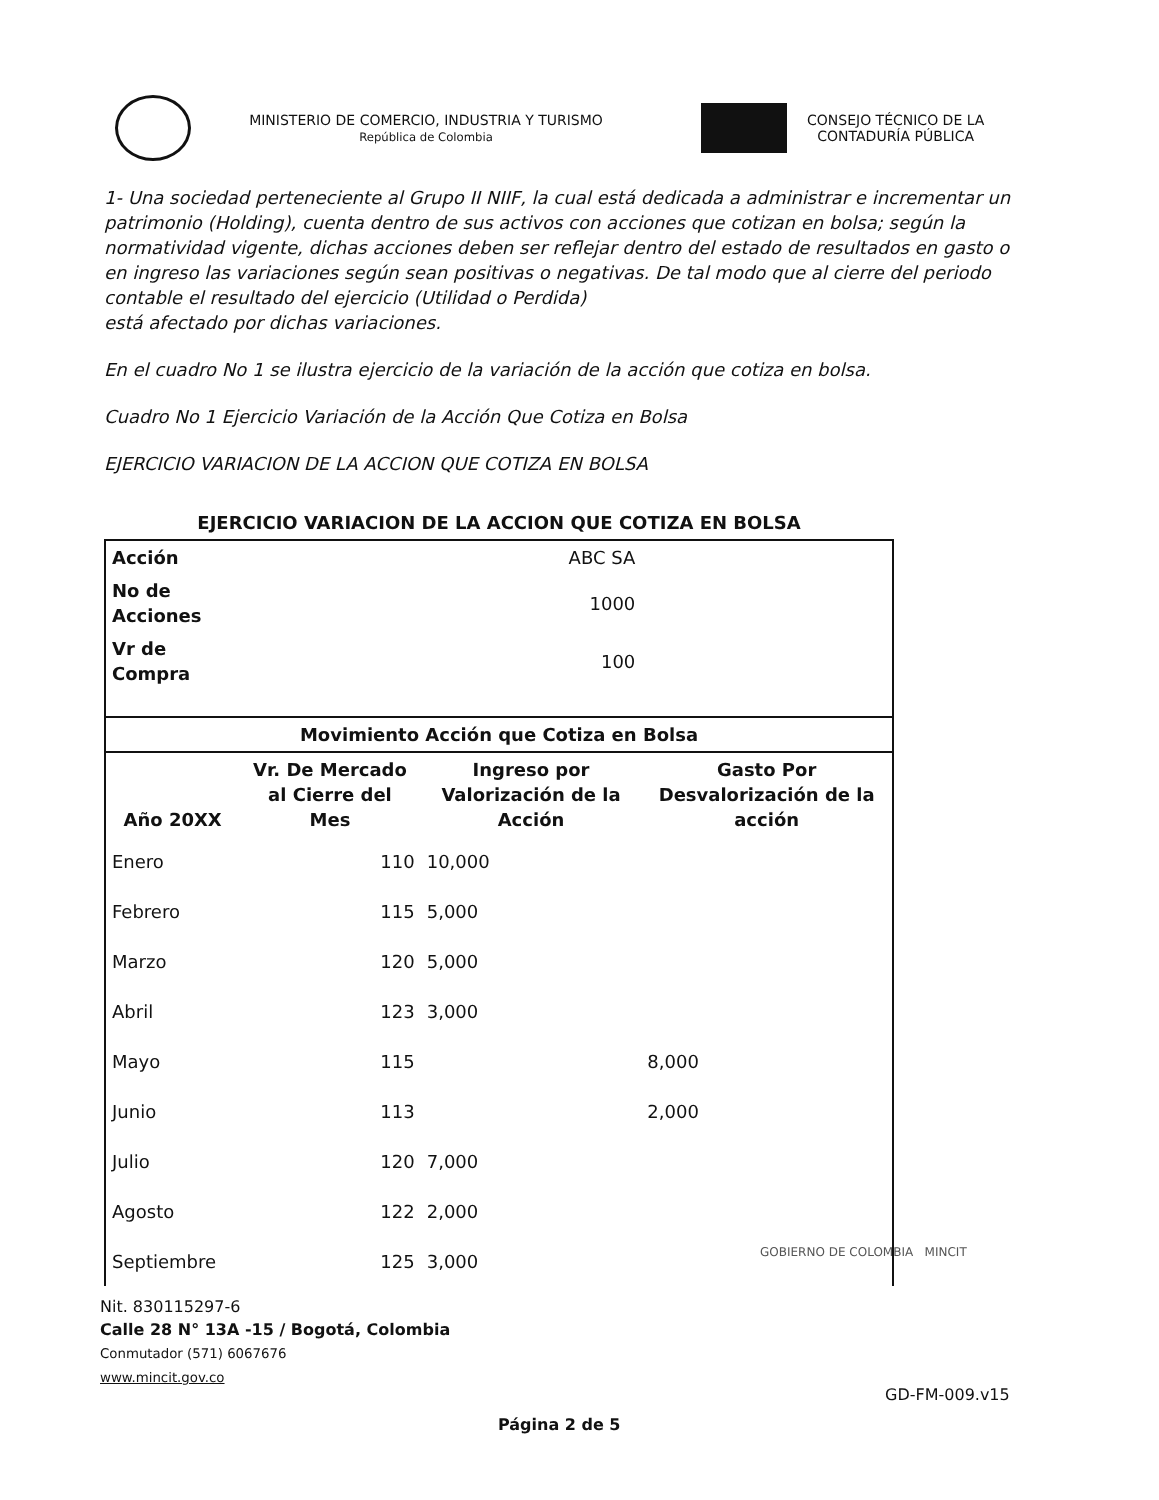MINISTERIO DE COMERCIO, INDUSTRIA Y TURISMO
República de Colombia
CONSEJO TÉCNICO DE LA
CONTADURÍA PÚBLICA
1- Una sociedad perteneciente al Grupo II NIIF, la cual está dedicada a administrar e incrementar un patrimonio (Holding), cuenta dentro de sus activos con acciones que cotizan en bolsa; según la normatividad vigente, dichas acciones deben ser reflejar dentro del estado de resultados en gasto o en ingreso las variaciones según sean positivas o negativas. De tal modo que al cierre del periodo contable el resultado del ejercicio (Utilidad o Perdida)
está afectado por dichas variaciones.
En el cuadro No 1 se ilustra ejercicio de la variación de la acción que cotiza en bolsa.
Cuadro No 1 Ejercicio Variación de la Acción Que Cotiza en Bolsa
EJERCICIO VARIACION DE LA ACCION QUE COTIZA EN BOLSA
| EJERCICIO VARIACION DE LA ACCION QUE COTIZA EN BOLSA | | | |
| --- | --- | --- | --- |
| Acción | ABC SA | | |
| No de Acciones | 1000 | | |
| Vr de Compra | 100 | | |
| Movimiento Acción que Cotiza en Bolsa | | | |
| Año 20XX | Vr. De Mercado al Cierre del Mes | Ingreso por Valorización de la Acción | Gasto Por Desvalorización de la acción |
| Enero | 110 | 10,000 | |
| Febrero | 115 | 5,000 | |
| Marzo | 120 | 5,000 | |
| Abril | 123 | 3,000 | |
| Mayo | 115 | | 8,000 |
| Junio | 113 | | 2,000 |
| Julio | 120 | 7,000 | |
| Agosto | 122 | 2,000 | |
| Septiembre | 125 | 3,000 | |
GOBIERNO DE COLOMBIA MINCIT
Nit. 830115297-6
Calle 28 N° 13A -15 / Bogotá, Colombia
Conmutador (571) 6067676
www.mincit.gov.co
GD-FM-009.v15
Página 2 de 5